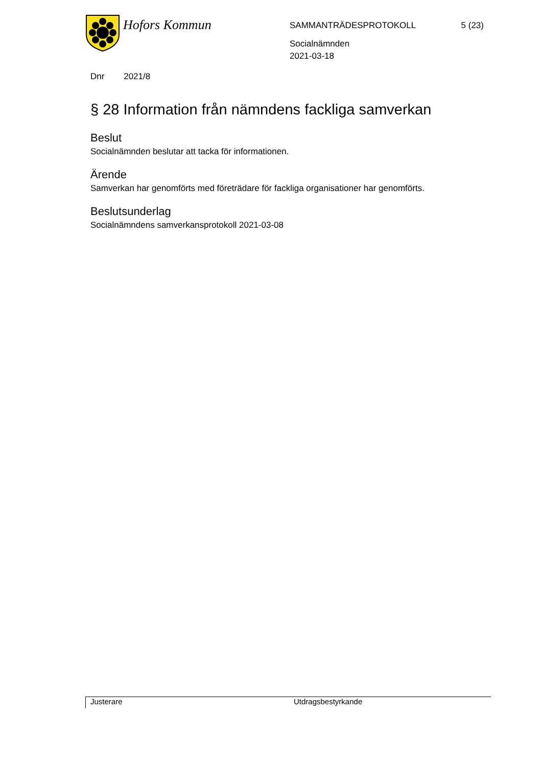Hofors Kommun
SAMMANTRÄDESPROTOKOLL 5 (23)
Socialnämnden
2021-03-18
Dnr 2021/8
§ 28 Information från nämndens fackliga samverkan
Beslut
Socialnämnden beslutar att tacka för informationen.
Ärende
Samverkan har genomförts med företrädare för fackliga organisationer har genomförts.
Beslutsunderlag
Socialnämndens samverkansprotokoll 2021-03-08
Justerare Utdragsbestyrkande